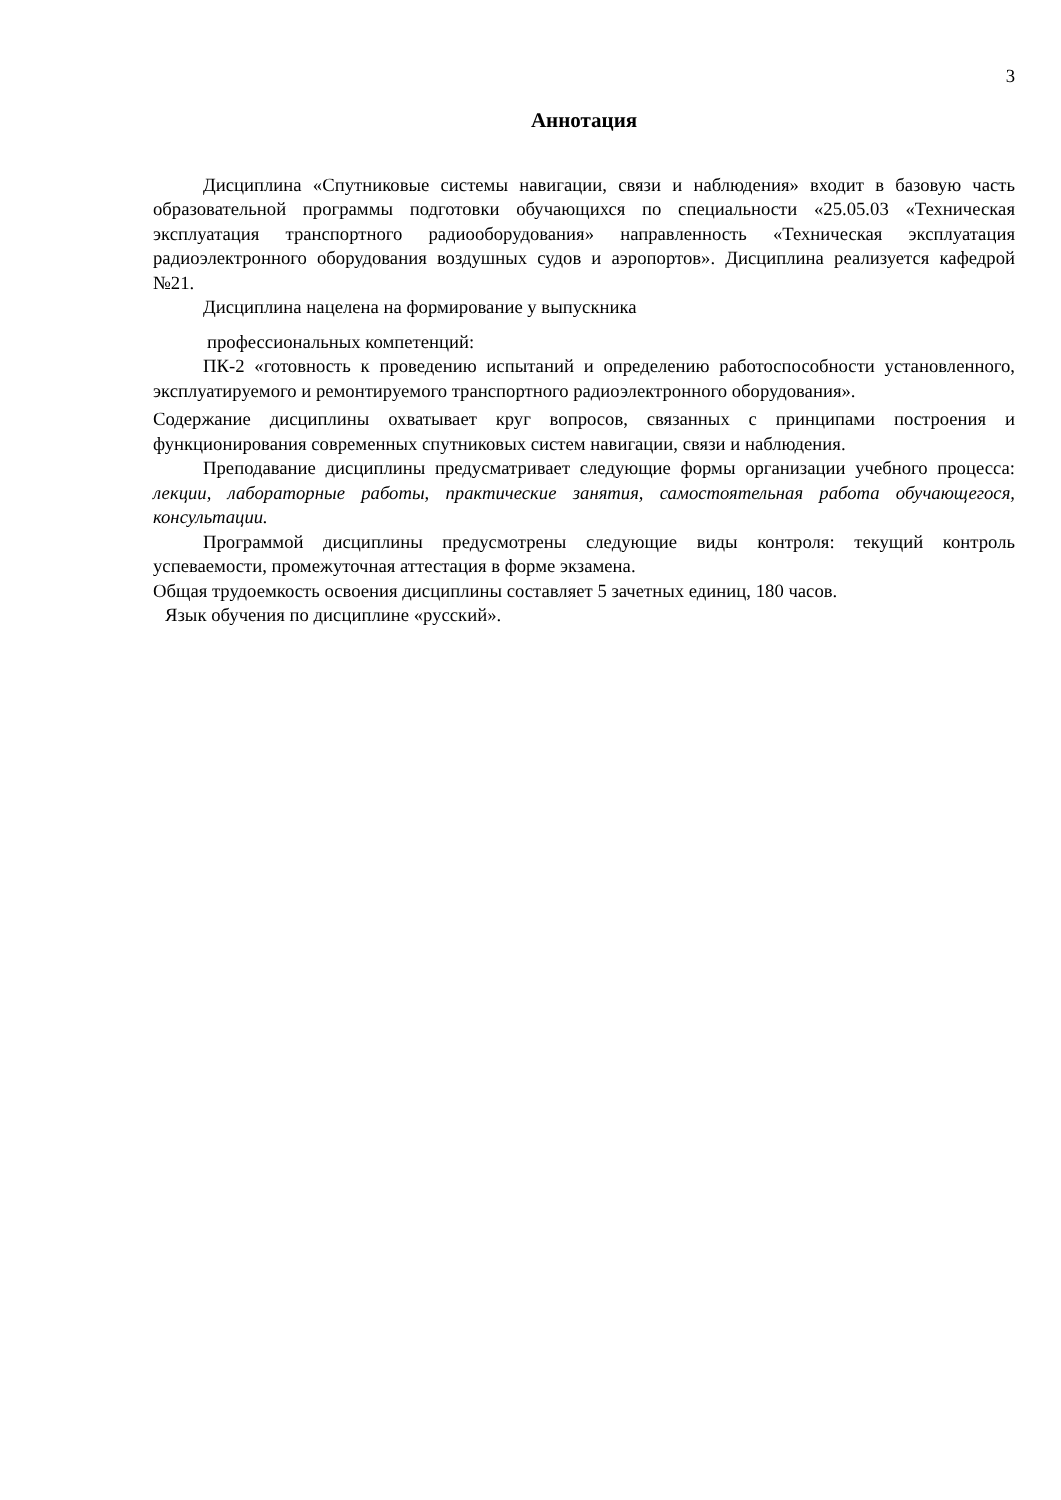3
Аннотация
Дисциплина «Спутниковые системы навигации, связи и наблюдения» входит в базовую часть образовательной программы подготовки обучающихся по специальности «25.05.03 «Техническая эксплуатация транспортного радиооборудования» направленность «Техническая эксплуатация радиоэлектронного оборудования воздушных судов и аэропортов». Дисциплина реализуется кафедрой №21.
Дисциплина нацелена на формирование у выпускника
профессиональных компетенций:
ПК-2 «готовность к проведению испытаний и определению работоспособности установленного, эксплуатируемого и ремонтируемого транспортного радиоэлектронного оборудования».
Содержание дисциплины охватывает круг вопросов, связанных с принципами построения и функционирования современных спутниковых систем навигации, связи и наблюдения.
Преподавание дисциплины предусматривает следующие формы организации учебного процесса: лекции, лабораторные работы, практические занятия, самостоятельная работа обучающегося, консультации.
Программой дисциплины предусмотрены следующие виды контроля: текущий контроль успеваемости, промежуточная аттестация в форме экзамена.
Общая трудоемкость освоения дисциплины составляет 5 зачетных единиц, 180 часов.
Язык обучения по дисциплине «русский».